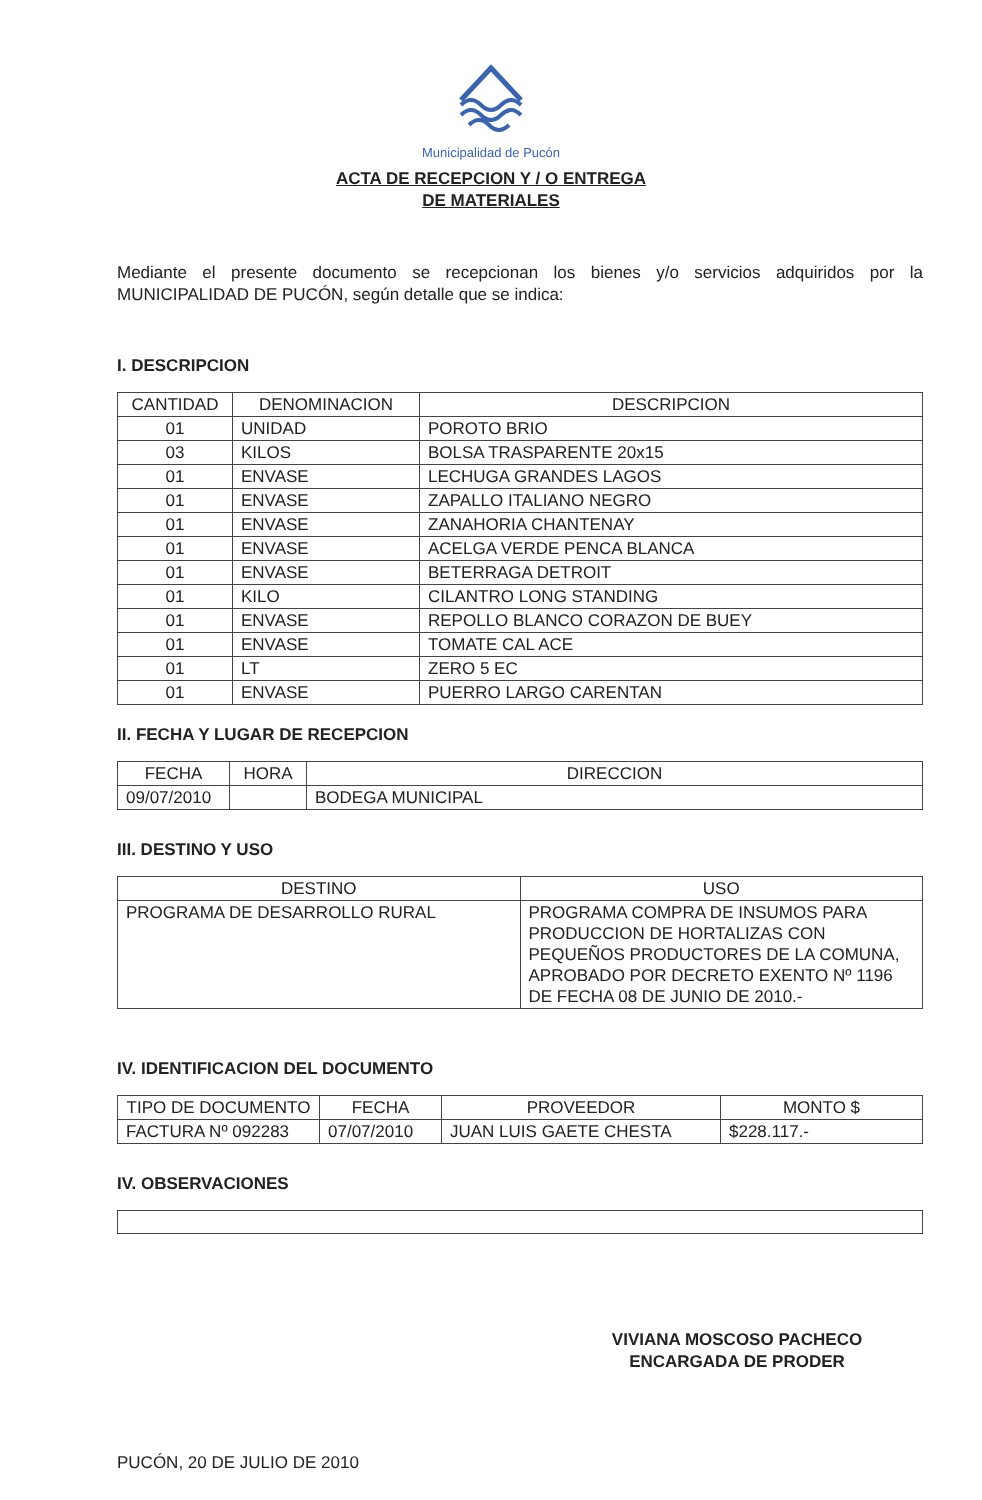Municipalidad de Pucón
ACTA DE RECEPCION Y / O ENTREGA
DE MATERIALES
Mediante el presente documento se recepcionan los bienes y/o servicios adquiridos por la MUNICIPALIDAD DE PUCÓN, según detalle que se indica:
I. DESCRIPCION
| CANTIDAD | DENOMINACION | DESCRIPCION |
| --- | --- | --- |
| 01 | UNIDAD | POROTO BRIO |
| 03 | KILOS | BOLSA TRASPARENTE 20x15 |
| 01 | ENVASE | LECHUGA GRANDES LAGOS |
| 01 | ENVASE | ZAPALLO ITALIANO NEGRO |
| 01 | ENVASE | ZANAHORIA CHANTENAY |
| 01 | ENVASE | ACELGA VERDE PENCA BLANCA |
| 01 | ENVASE | BETERRAGA DETROIT |
| 01 | KILO | CILANTRO LONG STANDING |
| 01 | ENVASE | REPOLLO BLANCO CORAZON DE BUEY |
| 01 | ENVASE | TOMATE CAL ACE |
| 01 | LT | ZERO 5 EC |
| 01 | ENVASE | PUERRO LARGO CARENTAN |
II. FECHA Y LUGAR DE RECEPCION
| FECHA | HORA | DIRECCION |
| --- | --- | --- |
| 09/07/2010 | | BODEGA MUNICIPAL |
III. DESTINO Y USO
| DESTINO | USO |
| --- | --- |
| PROGRAMA DE DESARROLLO RURAL | PROGRAMA COMPRA DE INSUMOS PARA PRODUCCION DE HORTALIZAS CON PEQUEÑOS PRODUCTORES DE LA COMUNA, APROBADO POR DECRETO EXENTO Nº 1196 DE FECHA 08 DE JUNIO DE 2010.- |
IV. IDENTIFICACION DEL DOCUMENTO
| TIPO DE DOCUMENTO | FECHA | PROVEEDOR | MONTO $ |
| --- | --- | --- | --- |
| FACTURA Nº 092283 | 07/07/2010 | JUAN LUIS GAETE CHESTA | $228.117.- |
IV. OBSERVACIONES
VIVIANA MOSCOSO PACHECO
ENCARGADA DE PRODER
PUCÓN, 20 DE JULIO DE 2010